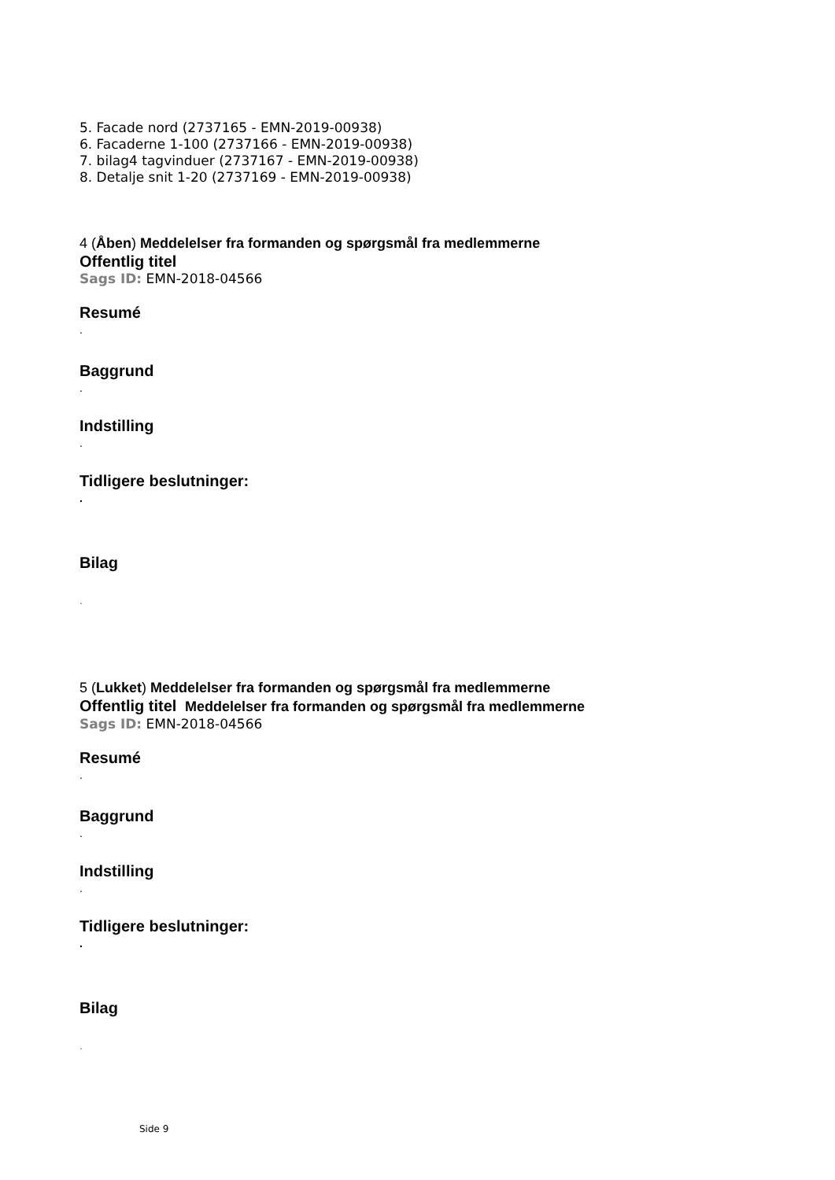5. Facade nord (2737165 - EMN-2019-00938)
6. Facaderne 1-100 (2737166 - EMN-2019-00938)
7. bilag4 tagvinduer (2737167 - EMN-2019-00938)
8. Detalje snit 1-20 (2737169 - EMN-2019-00938)
4 (Åben) Meddelelser fra formanden og spørgsmål fra medlemmerne
Offentlig titel
Sags ID: EMN-2018-04566
Resumé
.
Baggrund
.
Indstilling
.
Tidligere beslutninger:
.
Bilag
.
5 (Lukket) Meddelelser fra formanden og spørgsmål fra medlemmerne
Offentlig titel Meddelelser fra formanden og spørgsmål fra medlemmerne
Sags ID: EMN-2018-04566
Resumé
.
Baggrund
.
Indstilling
.
Tidligere beslutninger:
.
Bilag
.
Side 9